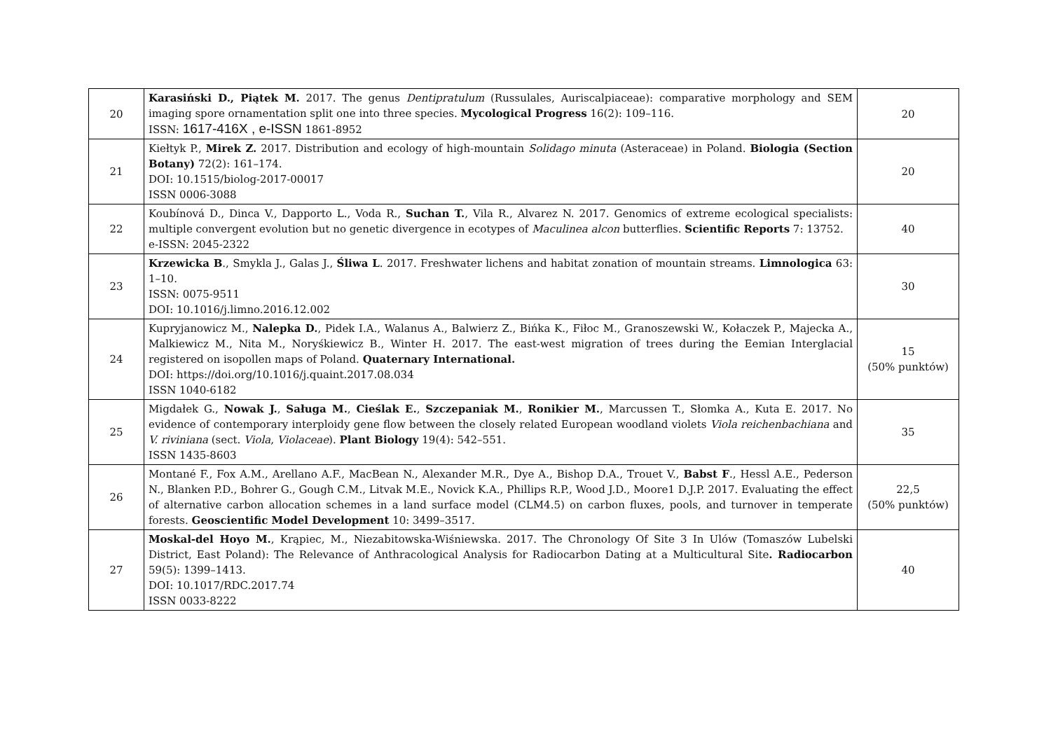| 20 | Karasiński D., Piątek M. 2017. The genus Dentipratulum (Russulales, Auriscalpiaceae): comparative morphology and SEM imaging spore ornamentation split one into three species. Mycological Progress 16(2): 109–116. ISSN: 1617-416X , e-ISSN 1861-8952 | 20 |
| 21 | Kiełtyk P., Mirek Z. 2017. Distribution and ecology of high-mountain Solidago minuta (Asteraceae) in Poland. Biologia (Section Botany) 72(2): 161–174. DOI: 10.1515/biolog-2017-00017 ISSN 0006-3088 | 20 |
| 22 | Koubínová D., Dinca V., Dapporto L., Voda R., Suchan T. , Vila R., Alvarez N. 2017. Genomics of extreme ecological specialists: multiple convergent evolution but no genetic divergence in ecotypes of Maculinea alcon butterflies. Scientific Reports 7: 13752. e-ISSN: 2045-2322 | 40 |
| 23 | Krzewicka B ., Smykla J., Galas J., Śliwa L . 2017. Freshwater lichens and habitat zonation of mountain streams. Limnologica 63: 1–10. ISSN: 0075-9511 DOI: 10.1016/j.limno.2016.12.002 | 30 |
| 24 | Kupryjanowicz M., Nalepka D. , Pidek I.A., Walanus A., Balwierz Z., Bińka K., Fiłoc M., Granoszewski W., Kołaczek P., Majecka A., Malkiewicz M., Nita M., Noryśkiewicz B., Winter H. 2017. The east-west migration of trees during the Eemian Interglacial registered on isopollen maps of Poland. Quaternary International. DOI: https://doi.org/10.1016/j.quaint.2017.08.034 ISSN 1040-6182 | 15 (50% punktów) |
| 25 | Migdałek G., Nowak J. , Saługa M. , Cieślak E. , Szczepaniak M. , Ronikier M. , Marcussen T., Słomka A., Kuta E. 2017. No evidence of contemporary interploidy gene flow between the closely related European woodland violets Viola reichenbachiana and V. riviniana (sect. Viola , Violaceae ). Plant Biology 19(4): 542–551. ISSN 1435-8603 | 35 |
| 26 | Montané F., Fox A.M., Arellano A.F., MacBean N., Alexander M.R., Dye A., Bishop D.A., Trouet V., Babst F ., Hessl A.E., Pederson N., Blanken P.D., Bohrer G., Gough C.M., Litvak M.E., Novick K.A., Phillips R.P., Wood J.D., Moore1 D.J.P. 2017. Evaluating the effect of alternative carbon allocation schemes in a land surface model (CLM4.5) on carbon fluxes, pools, and turnover in temperate forests. Geoscientific Model Development 10: 3499–3517. | 22,5 (50% punktów) |
| 27 | Moskal-del Hoyo M. , Krąpiec, M., Niezabitowska-Wiśniewska. 2017. The Chronology Of Site 3 In Ulów (Tomaszów Lubelski District, East Poland): The Relevance of Anthracological Analysis for Radiocarbon Dating at a Multicultural Site . Radiocarbon 59(5): 1399–1413. DOI: 10.1017/RDC.2017.74 ISSN 0033-8222 | 40 |